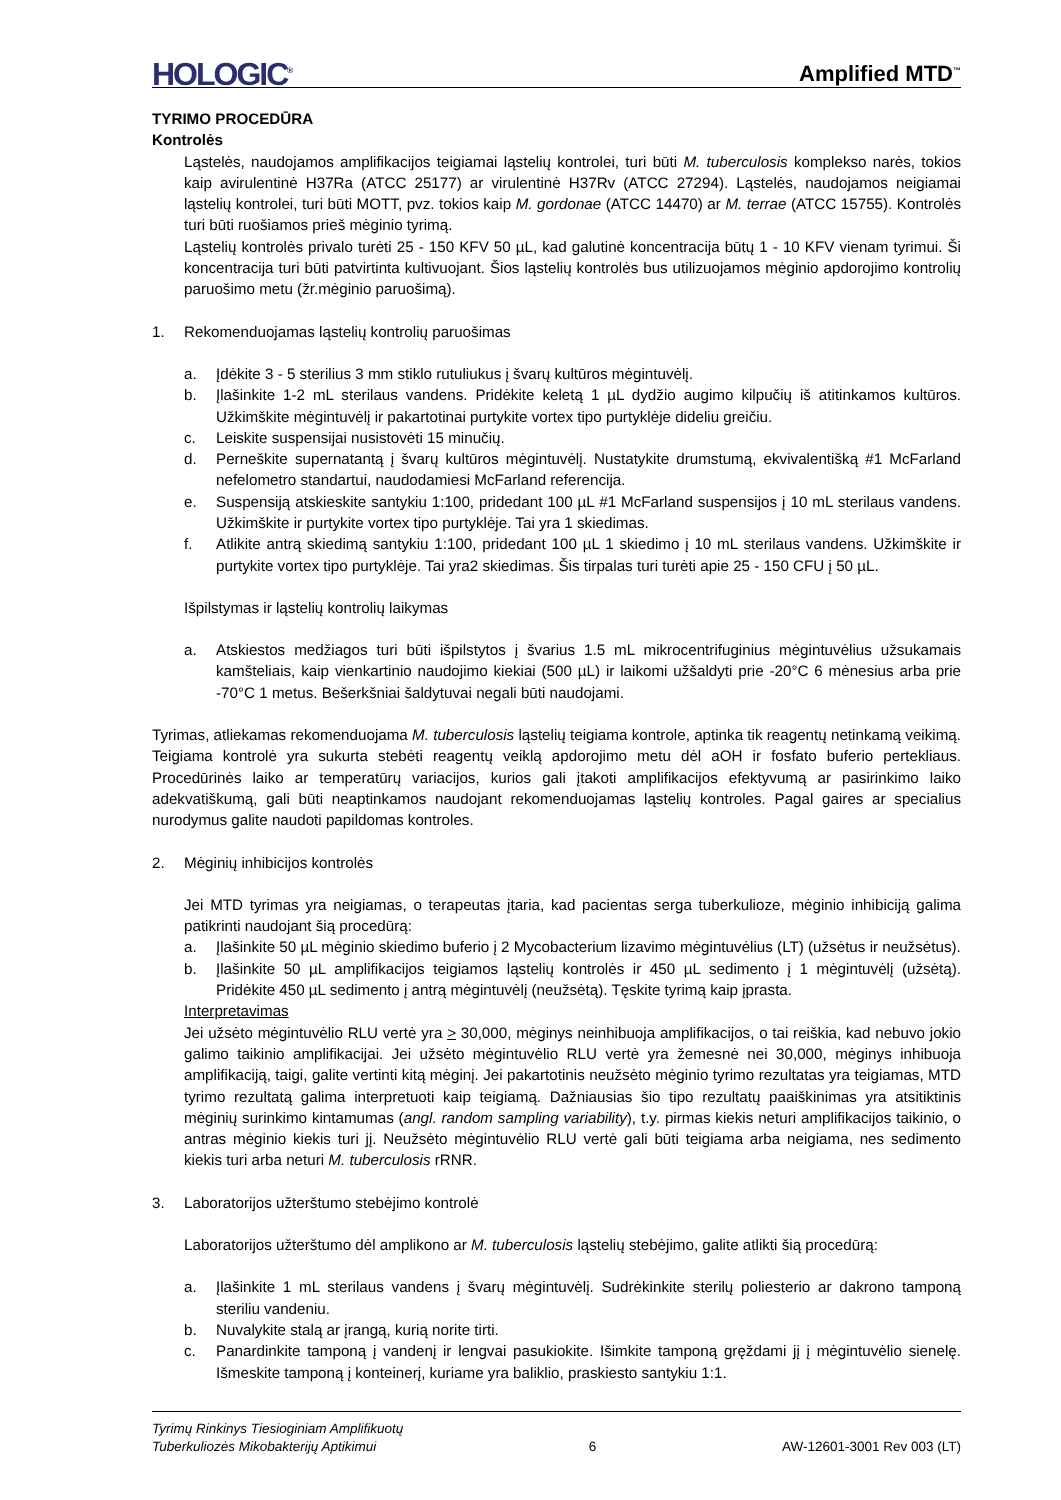HOLOGIC<sup>®</sup>
Amplified MTD<sup>™</sup>
TYRIMO PROCEDŪRA
Kontrolės
Ląstelės, naudojamos amplifikacijos teigiamai ląstelių kontrolei, turi būti M. tuberculosis komplekso narės, tokios kaip avirulentinė H37Ra (ATCC 25177) ar virulentinė H37Rv (ATCC 27294). Ląstelės, naudojamos neigiamai ląstelių kontrolei, turi būti MOTT, pvz. tokios kaip M. gordonae (ATCC 14470) ar M. terrae (ATCC 15755). Kontrolės turi būti ruošiamos prieš mėginio tyrimą.
Ląstelių kontrolės privalo turėti 25 - 150 KFV 50 µL, kad galutinė koncentracija būtų 1 - 10 KFV vienam tyrimui. Ši koncentracija turi būti patvirtinta kultivuojant. Šios ląstelių kontrolės bus utilizuojamos mėginio apdorojimo kontrolių paruošimo metu (žr.mėginio paruošimą).
1. Rekomenduojamas ląstelių kontrolių paruošimas
a. Įdėkite 3 - 5 sterilius 3 mm stiklo rutuliukus į švarų kultūros mėgintuvėlį.
b. Įlašinkite 1-2 mL sterilaus vandens. Pridėkite keletą 1 µL dydžio augimo kilpučių iš atitinkamos kultūros. Užkimškite mėgintuvėlį ir pakartotinai purtykite vortex tipo purtyklėje dideliu greičiu.
c. Leiskite suspensijai nusistovėti 15 minučių.
d. Perneškite supernatantą į švarų kultūros mėgintuvėlį. Nustatykite drumstumą, ekvivalentišką #1 McFarland nefelometro standartui, naudodamiesi McFarland referencija.
e. Suspensiją atskieskite santykiu 1:100, pridedant 100 µL #1 McFarland suspensijos į 10 mL sterilaus vandens. Užkimškite ir purtykite vortex tipo purtyklėje. Tai yra 1 skiedimas.
f. Atlikite antrą skiedimą santykiu 1:100, pridedant 100 µL 1 skiedimo į 10 mL sterilaus vandens. Užkimškite ir purtykite vortex tipo purtyklėje. Tai yra2 skiedimas. Šis tirpalas turi turėti apie 25 - 150 CFU į 50 µL.
Išpilstymas ir ląstelių kontrolių laikymas
a. Atskiestos medžiagos turi būti išpilstytos į švarius 1.5 mL mikrocentrifuginius mėgintuvėlius užsukamais kamšteliais, kaip vienkartinio naudojimo kiekiai (500 µL) ir laikomi užšaldyti prie -20°C 6 mėnesius arba prie -70°C 1 metus. Bešerkšniai šaldytuvai negali būti naudojami.
Tyrimas, atliekamas rekomenduojama M. tuberculosis ląstelių teigiama kontrole, aptinka tik reagentų netinkamą veikimą. Teigiama kontrolė yra sukurta stebėti reagentų veiklą apdorojimo metu dėl aOH ir fosfato buferio pertekliaus. Procedūrinės laiko ar temperatūrų variacijos, kurios gali įtakoti amplifikacijos efektyvumą ar pasirinkimo laiko adekvatiškumą, gali būti neaptinkamos naudojant rekomenduojamas ląstelių kontroles. Pagal gaires ar specialius nurodymus galite naudoti papildomas kontroles.
2. Mėginių inhibicijos kontrolės
Jei MTD tyrimas yra neigiamas, o terapeutas įtaria, kad pacientas serga tuberkulioze, mėginio inhibiciją galima patikrinti naudojant šią procedūrą:
a. Įlašinkite 50 µL mėginio skiedimo buferio į 2 Mycobacterium lizavimo mėgintuvėlius (LT) (užsėtus ir neužsėtus).
b. Įlašinkite 50 µL amplifikacijos teigiamos ląstelių kontrolės ir 450 µL sedimento į 1 mėgintuvėlį (užsėtą). Pridėkite 450 µL sedimento į antrą mėgintuvėlį (neužsėtą). Tęskite tyrimą kaip įprasta.
Interpretavimas
Jei užsėto mėgintuvėlio RLU vertė yra > 30,000, mėginys neinhibuoja amplifikacijos, o tai reiškia, kad nebuvo jokio galimo taikinio amplifikacijai. Jei užsėto mėgintuvėlio RLU vertė yra žemesnė nei 30,000, mėginys inhibuoja amplifikaciją, taigi, galite vertinti kitą mėginį. Jei pakartotinis neužsėto mėginio tyrimo rezultatas yra teigiamas, MTD tyrimo rezultatą galima interpretuoti kaip teigiamą. Dažniausias šio tipo rezultatų paaiškinimas yra atsitiktinis mėginių surinkimo kintamumas (angl. random sampling variability), t.y. pirmas kiekis neturi amplifikacijos taikinio, o antras mėginio kiekis turi jį. Neužsėto mėgintuvėlio RLU vertė gali būti teigiama arba neigiama, nes sedimento kiekis turi arba neturi M. tuberculosis rRNR.
3. Laboratorijos užterštumo stebėjimo kontrolė
Laboratorijos užterštumo dėl amplikono ar M. tuberculosis ląstelių stebėjimo, galite atlikti šią procedūrą:
a. Įlašinkite 1 mL sterilaus vandens į švarų mėgintuvėlį. Sudrėkinkite sterilų poliesterio ar dakrono tamponą steriliu vandeniu.
b. Nuvalykite stalą ar įrangą, kurią norite tirti.
c. Panardinkite tamponą į vandenį ir lengvai pasukiokite. Išimkite tamponą gręždami jį į mėgintuvėlio sienelę. Išmeskite tamponą į konteinerį, kuriame yra baliklio, praskiesto santykiu 1:1.
Tyrimų Rinkinys Tiesioginiam Amplifikuotų
Tuberkuliozės Mikobakterijų Aptikimui
6
AW-12601-3001 Rev 003 (LT)